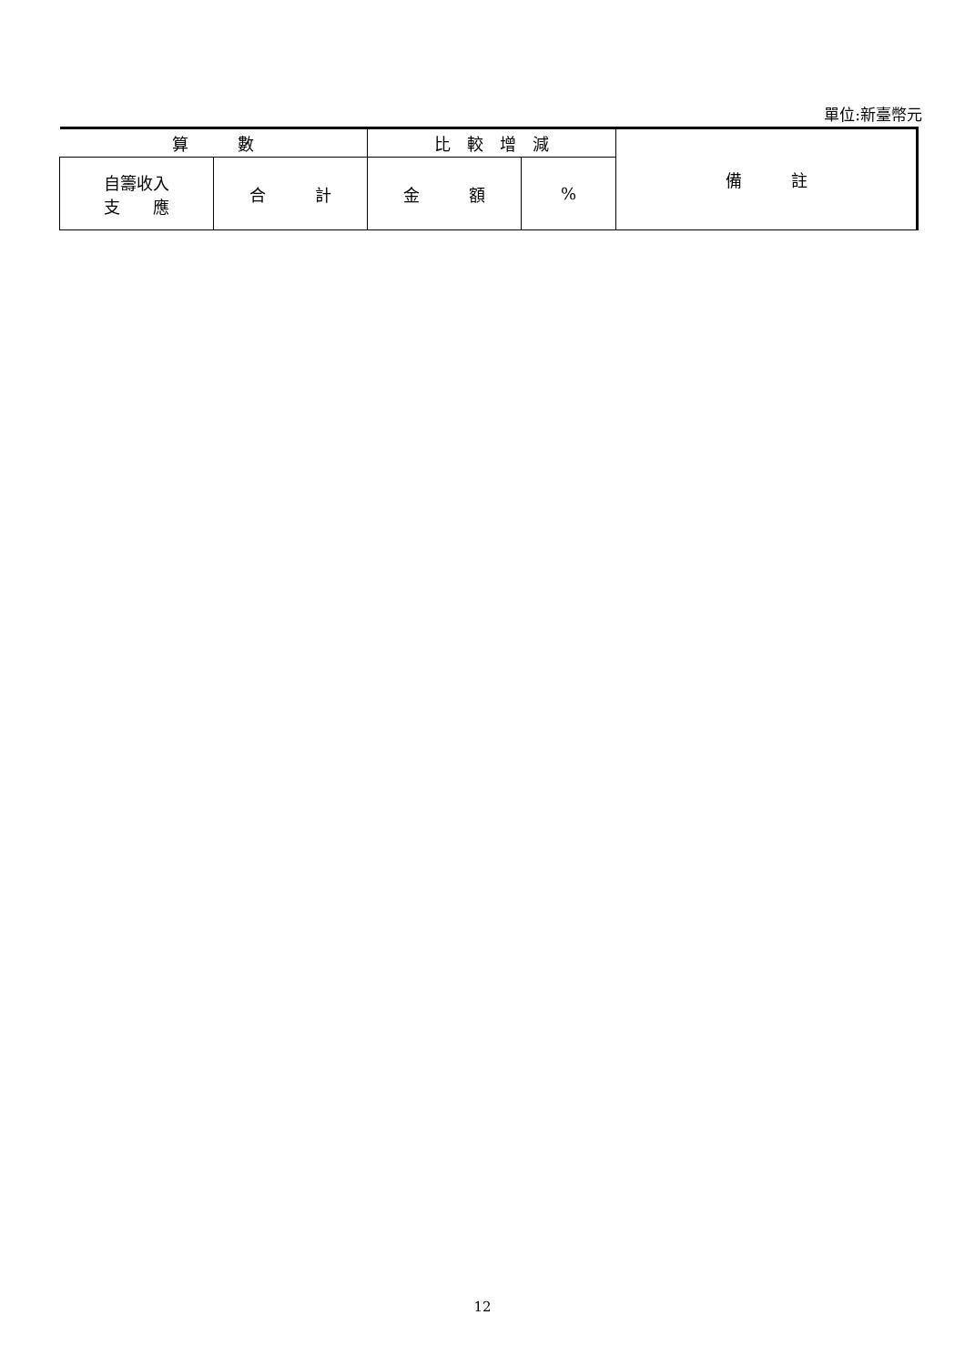單位:新臺幣元
| 算 數 | | 比 較 增 減 | | 備 註 |
| --- | --- | --- | --- | --- |
| 自籌收入 支 應 | 合 計 | 金 額 | % | |
12